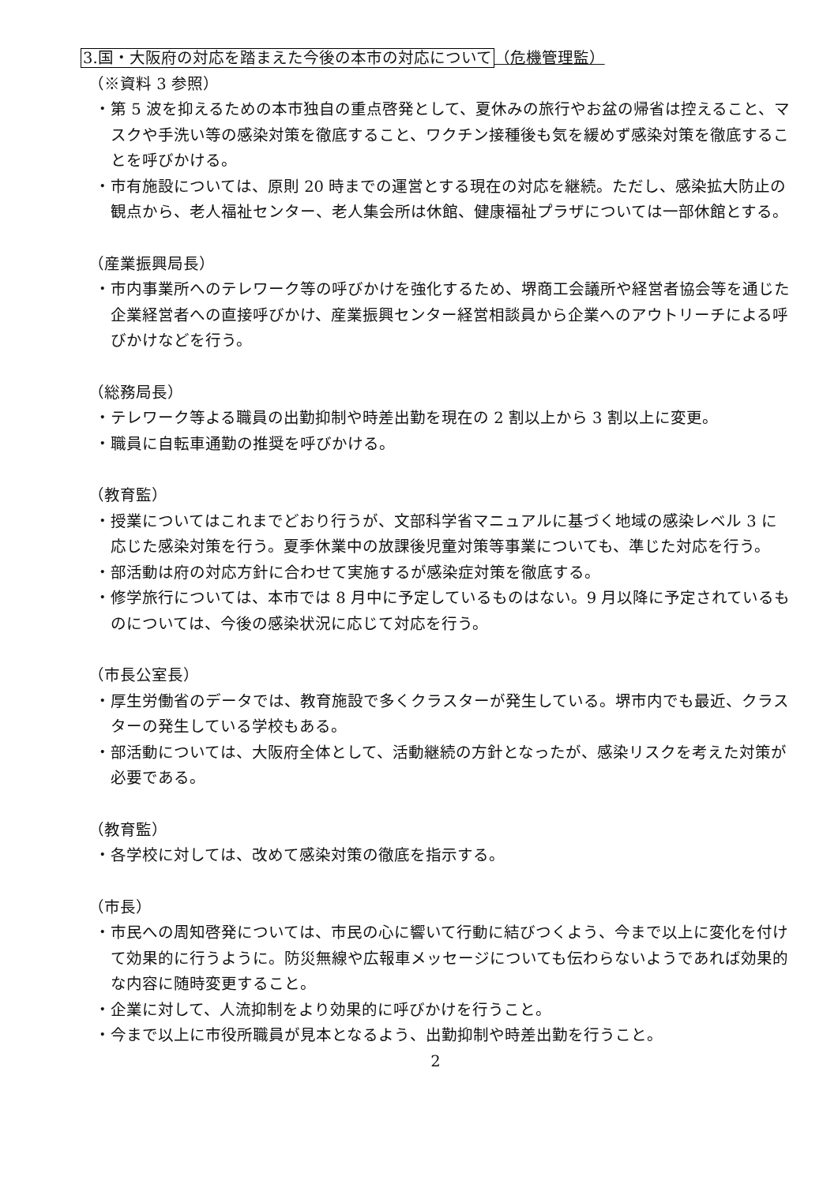3.国・大阪府の対応を踏まえた今後の本市の対応について（危機管理監）
（※資料 3 参照）
・第 5 波を抑えるための本市独自の重点啓発として、夏休みの旅行やお盆の帰省は控えること、マスクや手洗い等の感染対策を徹底すること、ワクチン接種後も気を緩めず感染対策を徹底することを呼びかける。
・市有施設については、原則 20 時までの運営とする現在の対応を継続。ただし、感染拡大防止の観点から、老人福祉センター、老人集会所は休館、健康福祉プラザについては一部休館とする。
（産業振興局長）
・市内事業所へのテレワーク等の呼びかけを強化するため、堺商工会議所や経営者協会等を通じた企業経営者への直接呼びかけ、産業振興センター経営相談員から企業へのアウトリーチによる呼びかけなどを行う。
（総務局長）
・テレワーク等よる職員の出勤抑制や時差出勤を現在の 2 割以上から 3 割以上に変更。
・職員に自転車通勤の推奨を呼びかける。
（教育監）
・授業についてはこれまでどおり行うが、文部科学省マニュアルに基づく地域の感染レベル 3 に応じた感染対策を行う。夏季休業中の放課後児童対策等事業についても、準じた対応を行う。
・部活動は府の対応方針に合わせて実施するが感染症対策を徹底する。
・修学旅行については、本市では 8 月中に予定しているものはない。9 月以降に予定されているものについては、今後の感染状況に応じて対応を行う。
（市長公室長）
・厚生労働省のデータでは、教育施設で多くクラスターが発生している。堺市内でも最近、クラスターの発生している学校もある。
・部活動については、大阪府全体として、活動継続の方針となったが、感染リスクを考えた対策が必要である。
（教育監）
・各学校に対しては、改めて感染対策の徹底を指示する。
（市長）
・市民への周知啓発については、市民の心に響いて行動に結びつくよう、今まで以上に変化を付けて効果的に行うように。防災無線や広報車メッセージについても伝わらないようであれば効果的な内容に随時変更すること。
・企業に対して、人流抑制をより効果的に呼びかけを行うこと。
・今まで以上に市役所職員が見本となるよう、出勤抑制や時差出勤を行うこと。
2